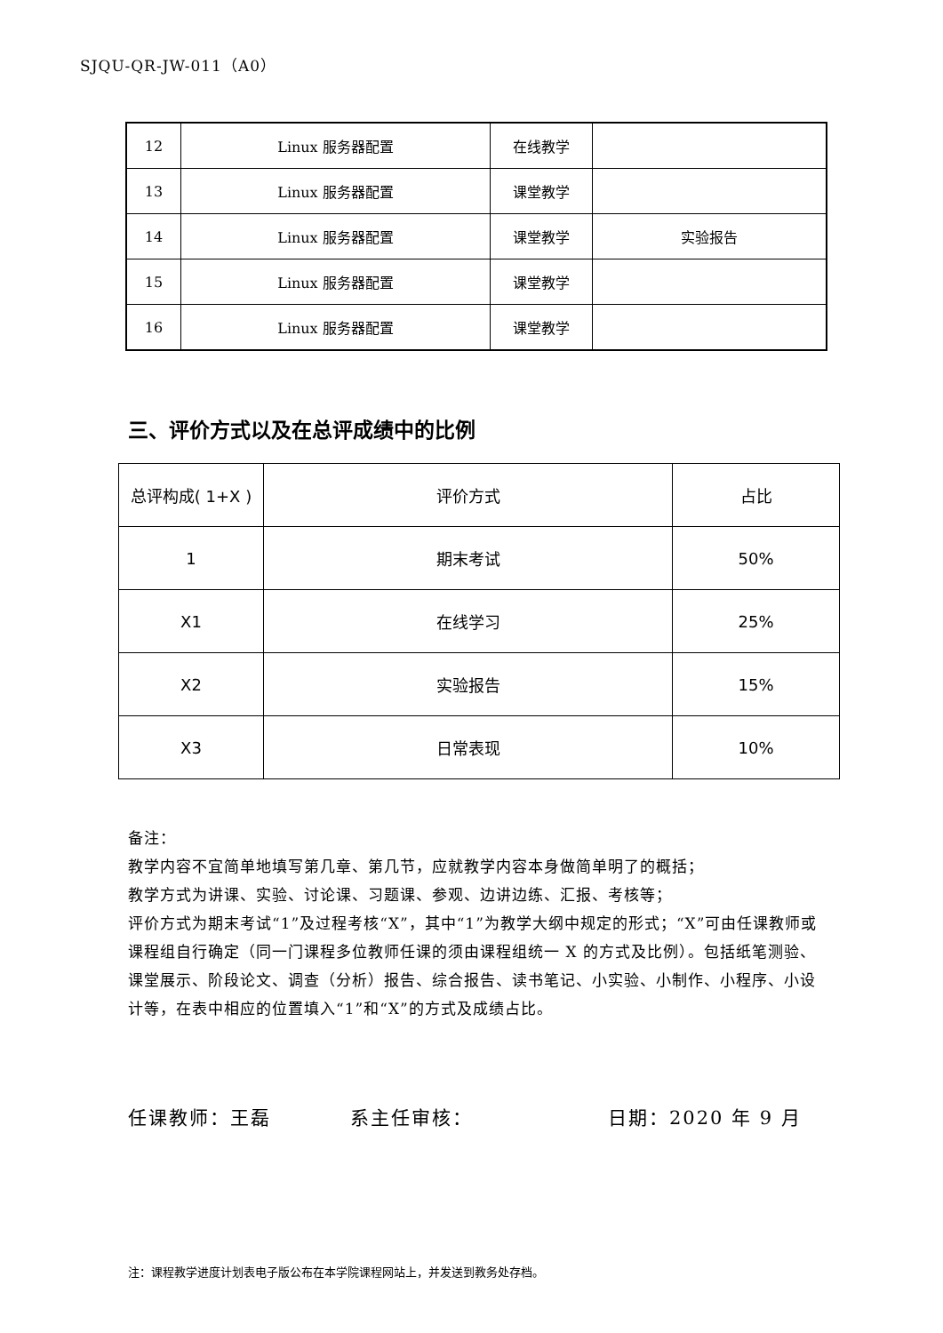SJQU-QR-JW-011（A0）
| 12 | Linux 服务器配置 | 在线教学 | |
| 13 | Linux 服务器配置 | 课堂教学 | |
| 14 | Linux 服务器配置 | 课堂教学 | 实验报告 |
| 15 | Linux 服务器配置 | 课堂教学 | |
| 16 | Linux 服务器配置 | 课堂教学 | |
三、评价方式以及在总评成绩中的比例
| 总评构成( 1+X ) | 评价方式 | 占比 |
| --- | --- | --- |
| 1 | 期末考试 | 50% |
| X1 | 在线学习 | 25% |
| X2 | 实验报告 | 15% |
| X3 | 日常表现 | 10% |
备注：
教学内容不宜简单地填写第几章、第几节，应就教学内容本身做简单明了的概括；
教学方式为讲课、实验、讨论课、习题课、参观、边讲边练、汇报、考核等；
评价方式为期末考试“1”及过程考核“X”，其中“1”为教学大纲中规定的形式；“X”可由任课教师或课程组自行确定（同一门课程多位教师任课的须由课程组统一 X 的方式及比例）。包括纸笔测验、课堂展示、阶段论文、调查（分析）报告、综合报告、读书笔记、小实验、小制作、小程序、小设计等，在表中相应的位置填入“1”和“X”的方式及成绩占比。
任课教师：王磊 系主任审核： 日期：2020 年 9 月
注：课程教学进度计划表电子版公布在本学院课程网站上，并发送到教务处存档。